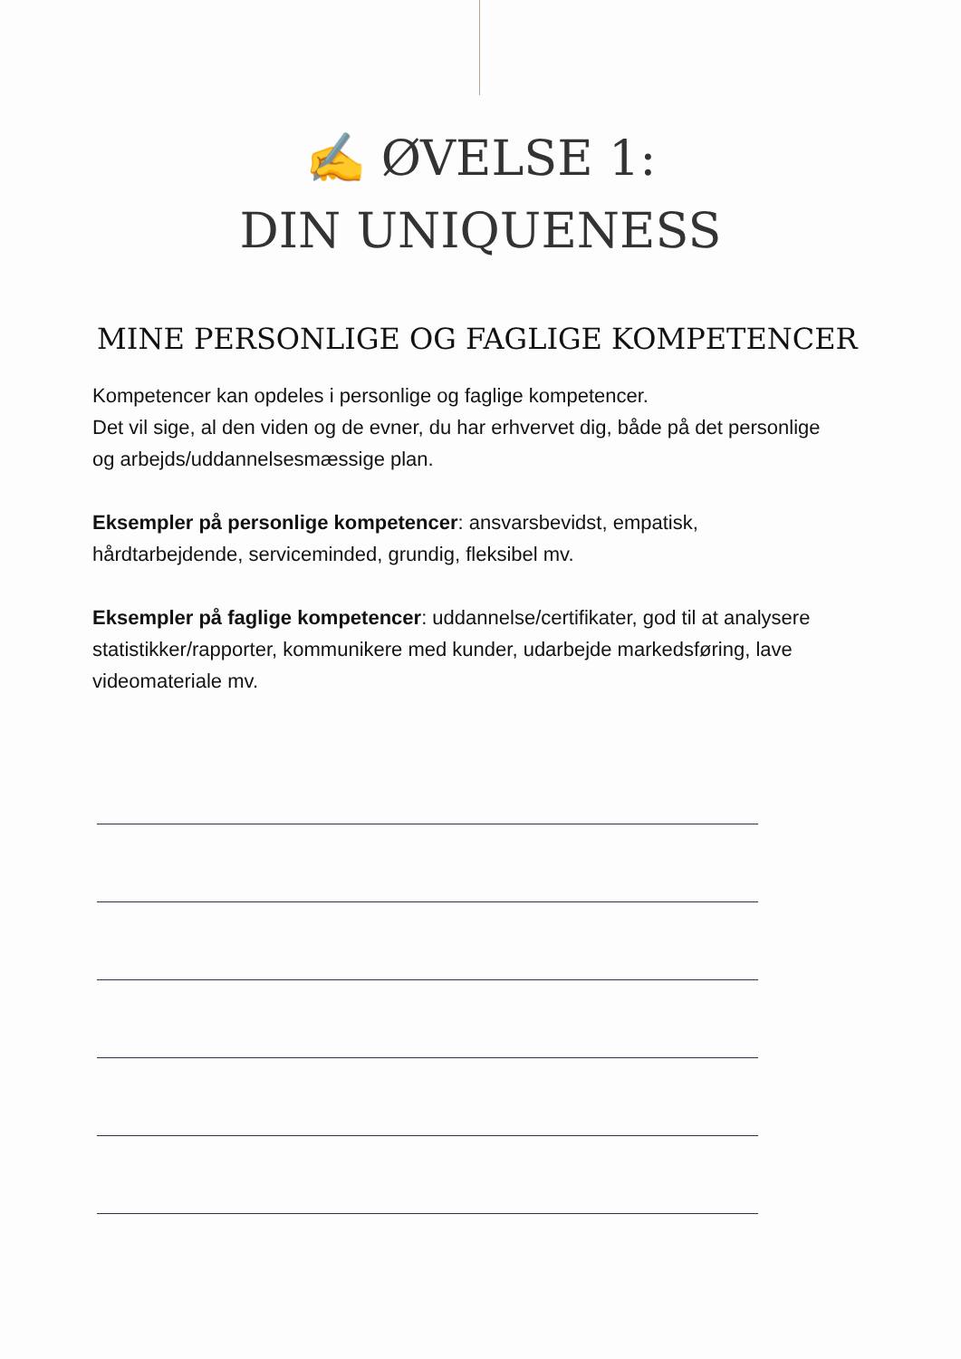✍️ ØVELSE 1:
DIN UNIQUENESS
MINE PERSONLIGE OG FAGLIGE KOMPETENCER
Kompetencer kan opdeles i personlige og faglige kompetencer.
Det vil sige, al den viden og de evner, du har erhvervet dig, både på det personlige og arbejds/uddannelsesmæssige plan.
Eksempler på personlige kompetencer: ansvarsbevidst, empatisk, hårdtarbejdende, serviceminded, grundig, fleksibel mv.
Eksempler på faglige kompetencer: uddannelse/certifikater, god til at analysere statistikker/rapporter, kommunikere med kunder, udarbejde markedsføring, lave videomateriale mv.